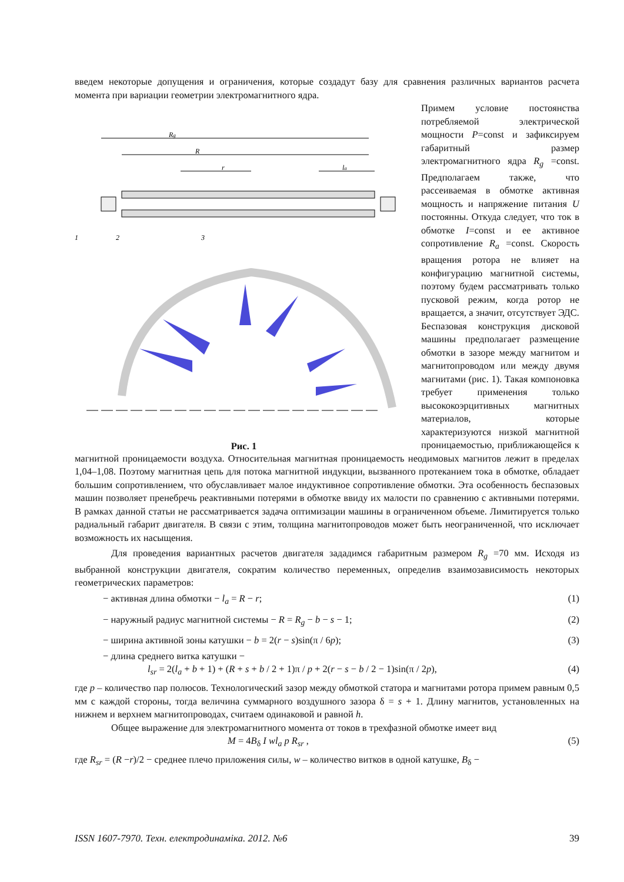введем некоторые допущения и ограничения, которые создадут базу для сравнения различных вариантов расчета момента при вариации геометрии электромагнитного ядра.
Rg
R
r
la
1
2
3
Рис. 1
Примем условие постоянства потребляемой электрической мощности P=const и зафиксируем габаритный размер электромагнитного ядра R<sub>g</sub> =const. Предполагаем также, что рассеиваемая в обмотке активная мощность и напряжение питания U постоянны. Откуда следует, что ток в обмотке I=const и ее активное сопротивление R<sub>a</sub> =const. Скорость вращения ротора не влияет на конфигурацию магнитной системы, поэтому будем рассматривать только пусковой режим, когда ротор не вращается, а значит, отсутствует ЭДС. Беспазовая конструкция дисковой машины предполагает размещение обмотки в зазоре между магнитом и магнитопроводом или между двумя магнитами (рис. 1). Такая компоновка требует применения только высококоэрцитивных магнитных материалов, которые характеризуются низкой магнитной проницаемостью, приближающейся к магнитной проницаемости воздуха. Относительная магнитная проницаемость неодимовых магнитов лежит в пределах 1,04–1,08. Поэтому магнитная цепь для потока магнитной индукции, вызванного протеканием тока в обмотке, обладает большим сопротивлением, что обуславливает малое индуктивное сопротивление обмотки. Эта особенность беспазовых машин позволяет пренебречь реактивными потерями в обмотке ввиду их малости по сравнению с активными потерями. В рамках данной статьи не рассматривается задача оптимизации машины в ограниченном объеме. Лимитируется только радиальный габарит двигателя. В связи с этим, толщина магнитопроводов может быть неограниченной, что исключает возможность их насыщения.
Для проведения вариантных расчетов двигателя зададимся габаритным размером R<sub>g</sub> =70 мм. Исходя из выбранной конструкции двигателя, сократим количество переменных, определив взаимозависимость некоторых геометрических параметров:
− активная длина обмотки − l<sub>a</sub> = R − r; (1)
− наружный радиус магнитной системы − R = R<sub>g</sub> − b − s − 1; (2)
− ширина активной зоны катушки − b = 2(r − s)sin(π / 6p); (3)
− длина среднего витка катушки −
l<sub>sr</sub> = 2(l<sub>a</sub> + b + 1) + (R + s + b / 2 + 1)π / p + 2(r − s − b / 2 − 1)sin(π / 2p), (4)
где p – количество пар полюсов. Технологический зазор между обмоткой статора и магнитами ротора примем равным 0,5 мм с каждой стороны, тогда величина суммарного воздушного зазора δ = s + 1. Длину магнитов, установленных на нижнем и верхнем магнитопроводах, считаем одинаковой и равной h.
Общее выражение для электромагнитного момента от токов в трехфазной обмотке имеет вид
M = 4B<sub>δ</sub> I wl<sub>a</sub> p R<sub>sr</sub> , (5)
где R<sub>sr</sub> = (R −r)/2 − среднее плечо приложения силы, w – количество витков в одной катушке, B<sub>δ</sub> −
ISSN 1607-7970. Техн. електродинаміка. 2012. №6 39